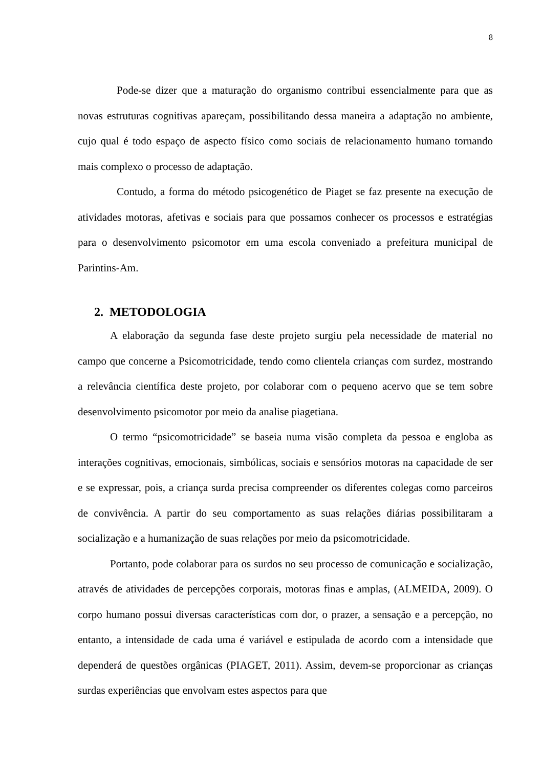8
Pode-se dizer que a maturação do organismo contribui essencialmente para que as novas estruturas cognitivas apareçam, possibilitando dessa maneira a adaptação no ambiente, cujo qual é todo espaço de aspecto físico como sociais de relacionamento humano tornando mais complexo o processo de adaptação.
Contudo, a forma do método psicogenético de Piaget se faz presente na execução de atividades motoras, afetivas e sociais para que possamos conhecer os processos e estratégias para o desenvolvimento psicomotor em uma escola conveniado a prefeitura municipal de Parintins-Am.
2. METODOLOGIA
A elaboração da segunda fase deste projeto surgiu pela necessidade de material no campo que concerne a Psicomotricidade, tendo como clientela crianças com surdez, mostrando a relevância científica deste projeto, por colaborar com o pequeno acervo que se tem sobre desenvolvimento psicomotor por meio da analise piagetiana.
O termo “psicomotricidade” se baseia numa visão completa da pessoa e engloba as interações cognitivas, emocionais, simbólicas, sociais e sensórios motoras na capacidade de ser e se expressar, pois, a criança surda precisa compreender os diferentes colegas como parceiros de convivência. A partir do seu comportamento as suas relações diárias possibilitaram a socialização e a humanização de suas relações por meio da psicomotricidade.
Portanto, pode colaborar para os surdos no seu processo de comunicação e socialização, através de atividades de percepções corporais, motoras finas e amplas, (ALMEIDA, 2009). O corpo humano possui diversas características com dor, o prazer, a sensação e a percepção, no entanto, a intensidade de cada uma é variável e estipulada de acordo com a intensidade que dependerá de questões orgânicas (PIAGET, 2011). Assim, devem-se proporcionar as crianças surdas experiências que envolvam estes aspectos para que